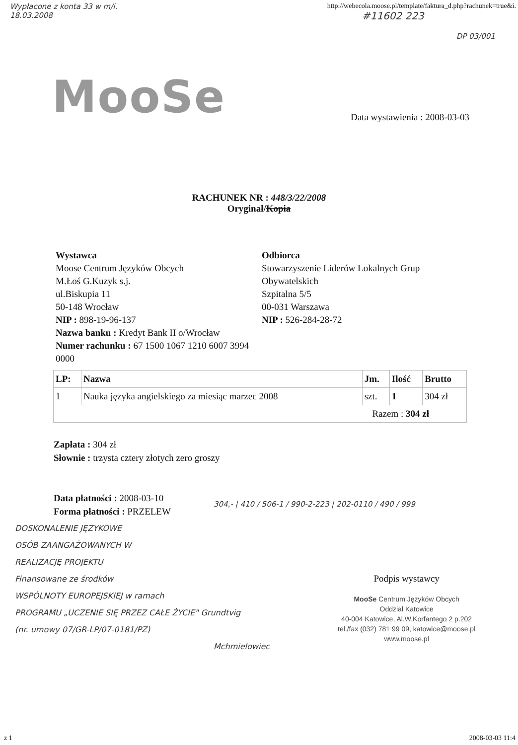Wypłacone z konta 33 w m/i.
18.03.2008
http://webecola.moose.pl/template/faktura_d.php?rachunek=true&i.
#11602 223
DP 03/001
MooSe
Data wystawienia : 2008-03-03
RACHUNEK NR : 448/3/22/2008
Oryginał/Kopia
Wystawca
Moose Centrum Języków Obcych
M.Łoś G.Kuzyk s.j.
ul.Biskupia 11
50-148 Wrocław
NIP : 898-19-96-137
Nazwa banku : Kredyt Bank II o/Wrocław
Numer rachunku : 67 1500 1067 1210 6007 3994 0000
Odbiorca
Stowarzyszenie Liderów Lokalnych Grup Obywatelskich
Szpitalna 5/5
00-031 Warszawa
NIP : 526-284-28-72
| LP: | Nazwa | Jm. | Ilość | Brutto |
| --- | --- | --- | --- | --- |
| 1 | Nauka języka angielskiego za miesiąc marzec 2008 | szt. | 1 | 304 zł |
| Razem : 304 zł | | | | |
Zapłata : 304 zł
Słownie : trzysta cztery złotych zero groszy
Data płatności : 2008-03-10
Forma płatności : PRZELEW
304,- | 410 / 506-1 / 990-2-223 | 202-0110 / 490 / 999
DOSKONALENIE JĘZYKOWE
OSÓB ZAANGAŻOWANYCH W
REALIZACJĘ PROJEKTU
Finansowane ze środków
WSPÓLNOTY EUROPEJSKIEJ w ramach
PROGRAMU „UCZENIE SIĘ PRZEZ CAŁE ŻYCIE" Grundtvig
(nr. umowy 07/GR-LP/07-0181/PZ)
Mchmielowiec
Podpis wystawcy
MooSe Centrum Języków Obcych
Oddział Katowice
40-004 Katowice, Al.W.Korfantego 2 p.202
tel./fax (032) 781 99 09, katowice@moose.pl
www.moose.pl
z 1 2008-03-03 11:4